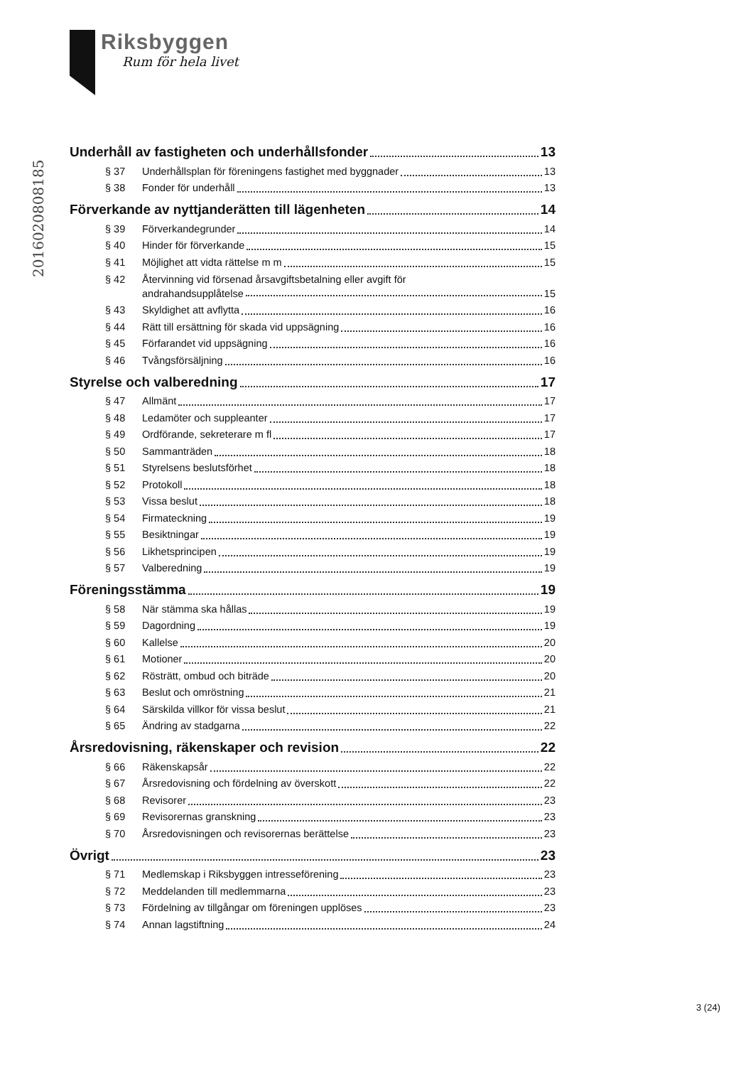Riksbyggen
Rum för hela livet
20160208081​85
Underhåll av fastigheten och underhållsfonder 13
§ 37 Underhållsplan för föreningens fastighet med byggnader 13
§ 38 Fonder för underhåll 13
Förverkande av nyttjanderätten till lägenheten 14
§ 39 Förverkandegrunder 14
§ 40 Hinder för förverkande 15
§ 41 Möjlighet att vidta rättelse m m 15
§ 42 Återvinning vid försenad årsavgiftsbetalning eller avgift för
andrahandsupplåtelse 15
§ 43 Skyldighet att avflytta 16
§ 44 Rätt till ersättning för skada vid uppsägning 16
§ 45 Förfarandet vid uppsägning 16
§ 46 Tvångsförsäljning 16
Styrelse och valberedning 17
§ 47 Allmänt 17
§ 48 Ledamöter och suppleanter 17
§ 49 Ordförande, sekreterare m fl 17
§ 50 Sammanträden 18
§ 51 Styrelsens beslutsförhet 18
§ 52 Protokoll 18
§ 53 Vissa beslut 18
§ 54 Firmateckning 19
§ 55 Besiktningar 19
§ 56 Likhetsprincipen 19
§ 57 Valberedning 19
Föreningsstämma 19
§ 58 När stämma ska hållas 19
§ 59 Dagordning 19
§ 60 Kallelse 20
§ 61 Motioner 20
§ 62 Rösträtt, ombud och biträde 20
§ 63 Beslut och omröstning 21
§ 64 Särskilda villkor för vissa beslut 21
§ 65 Ändring av stadgarna 22
Årsredovisning, räkenskaper och revision 22
§ 66 Räkenskapsår 22
§ 67 Årsredovisning och fördelning av överskott 22
§ 68 Revisorer 23
§ 69 Revisorernas granskning 23
§ 70 Årsredovisningen och revisorernas berättelse 23
Övrigt 23
§ 71 Medlemskap i Riksbyggen intresseförening 23
§ 72 Meddelanden till medlemmarna 23
§ 73 Fördelning av tillgångar om föreningen upplöses 23
§ 74 Annan lagstiftning 24
3 (24)